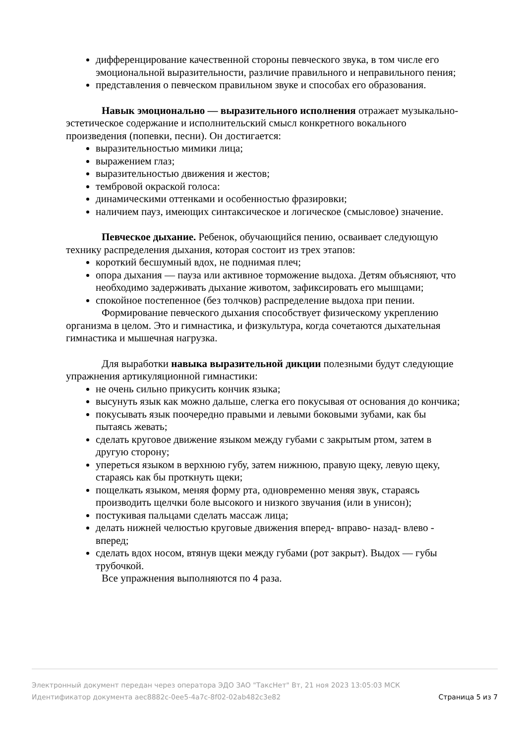дифференцирование качественной стороны певческого звука, в том числе его эмоциональной выразительности, различие правильного и неправильного пения;
представления о певческом правильном звуке и способах его образования.
Навык эмоционально — выразительного исполнения отражает музыкально-эстетическое содержание и исполнительский смысл конкретного вокального произведения (попевки, песни). Он достигается:
выразительностью мимики лица;
выражением глаз;
выразительностью движения и жестов;
тембровой окраской голоса:
динамическими оттенками и особенностью фразировки;
наличием пауз, имеющих синтаксическое и логическое (смысловое) значение.
Певческое дыхание. Ребенок, обучающийся пению, осваивает следующую технику распределения дыхания, которая состоит из трех этапов:
короткий бесшумный вдох, не поднимая плеч;
опора дыхания — пауза или активное торможение выдоха. Детям объясняют, что необходимо задерживать дыхание животом, зафиксировать его мышцами;
спокойное постепенное (без толчков) распределение выдоха при пении.
Формирование певческого дыхания способствует физическому укреплению организма в целом. Это и гимнастика, и физкультура, когда сочетаются дыхательная гимнастика и мышечная нагрузка.
Для выработки навыка выразительной дикции полезными будут следующие упражнения артикуляционной гимнастики:
не очень сильно прикусить кончик языка;
высунуть язык как можно дальше, слегка его покусывая от основания до кончика;
покусывать язык поочередно правыми и левыми боковыми зубами, как бы пытаясь жевать;
сделать круговое движение языком между губами с закрытым ртом, затем в другую сторону;
упереться языком в верхнюю губу, затем нижнюю, правую щеку, левую щеку, стараясь как бы проткнуть щеки;
пощелкать языком, меняя форму рта, одновременно меняя звук, стараясь производить щелчки боле высокого и низкого звучания (или в унисон);
постукивая пальцами сделать массаж лица;
делать нижней челюстью круговые движения вперед- вправо- назад- влево - вперед;
сделать вдох носом, втянув щеки между губами (рот закрыт). Выдох — губы трубочкой.
Все упражнения выполняются по 4 раза.
Электронный документ передан через оператора ЭДО ЗАО "ТаксНет" Вт, 21 ноя 2023 13:05:03 МСК
Идентификатор документа aec8882c-0ee5-4a7c-8f02-02ab482c3e82 Страница 5 из 7